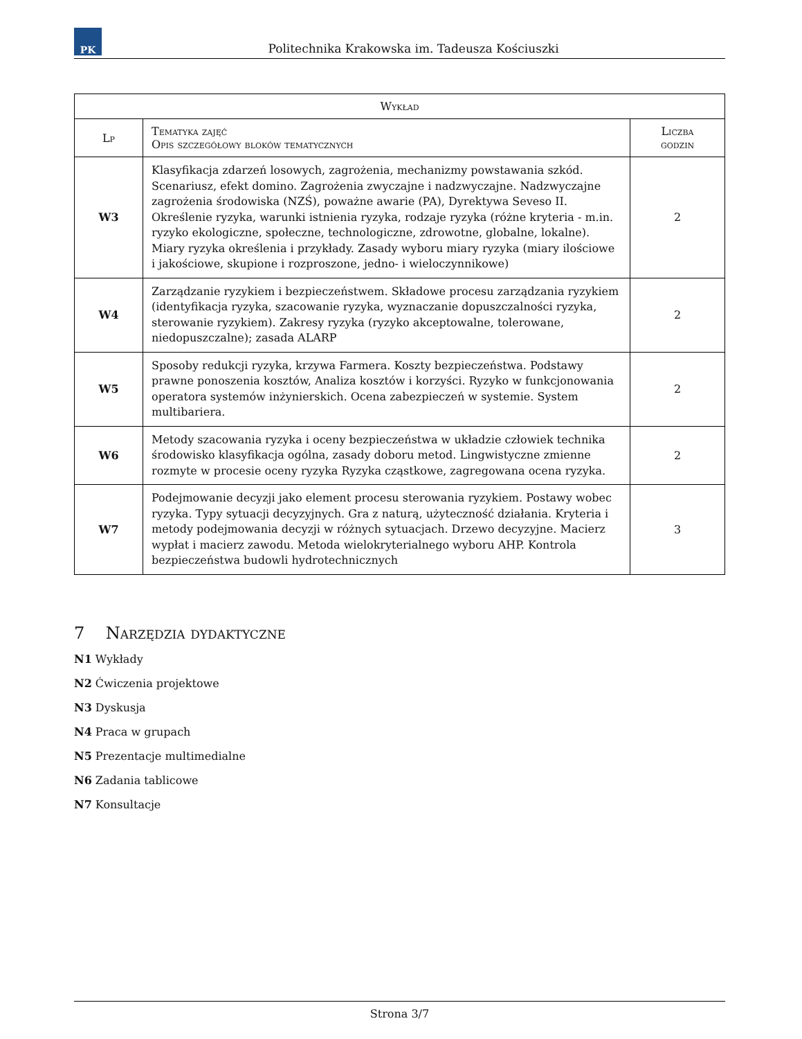PK
Politechnika Krakowska im. Tadeusza Kościuszki
| Wykład | | |
| --- | --- | --- |
| Lp | Tematyka zajęć Opis szczegółowy bloków tematycznych | Liczba godzin |
| W3 | Klasyfikacja zdarzeń losowych, zagrożenia, mechanizmy powstawania szkód. Scenariusz, efekt domino. Zagrożenia zwyczajne i nadzwyczajne. Nadzwyczajne zagrożenia środowiska (NZŚ), poważne awarie (PA), Dyrektywa Seveso II. Określenie ryzyka, warunki istnienia ryzyka, rodzaje ryzyka (różne kryteria - m.in. ryzyko ekologiczne, społeczne, technologiczne, zdrowotne, globalne, lokalne). Miary ryzyka określenia i przykłady. Zasady wyboru miary ryzyka (miary ilościowe i jakościowe, skupione i rozproszone, jedno- i wieloczynnikowe) | 2 |
| W4 | Zarządzanie ryzykiem i bezpieczeństwem. Składowe procesu zarządzania ryzykiem (identyfikacja ryzyka, szacowanie ryzyka, wyznaczanie dopuszczalności ryzyka, sterowanie ryzykiem). Zakresy ryzyka (ryzyko akceptowalne, tolerowane, niedopuszczalne); zasada ALARP | 2 |
| W5 | Sposoby redukcji ryzyka, krzywa Farmera. Koszty bezpieczeństwa. Podstawy prawne ponoszenia kosztów, Analiza kosztów i korzyści. Ryzyko w funkcjonowania operatora systemów inżynierskich. Ocena zabezpieczeń w systemie. System multibariera. | 2 |
| W6 | Metody szacowania ryzyka i oceny bezpieczeństwa w układzie człowiek technika środowisko klasyfikacja ogólna, zasady doboru metod. Lingwistyczne zmienne rozmyte w procesie oceny ryzyka Ryzyka cząstkowe, zagregowana ocena ryzyka. | 2 |
| W7 | Podejmowanie decyzji jako element procesu sterowania ryzykiem. Postawy wobec ryzyka. Typy sytuacji decyzyjnych. Gra z naturą, użyteczność działania. Kryteria i metody podejmowania decyzji w różnych sytuacjach. Drzewo decyzyjne. Macierz wypłat i macierz zawodu. Metoda wielokryterialnego wyboru AHP. Kontrola bezpieczeństwa budowli hydrotechnicznych | 3 |
7 Narzędzia dydaktyczne
N1 Wykłady
N2 Ćwiczenia projektowe
N3 Dyskusja
N4 Praca w grupach
N5 Prezentacje multimedialne
N6 Zadania tablicowe
N7 Konsultacje
Strona 3/7